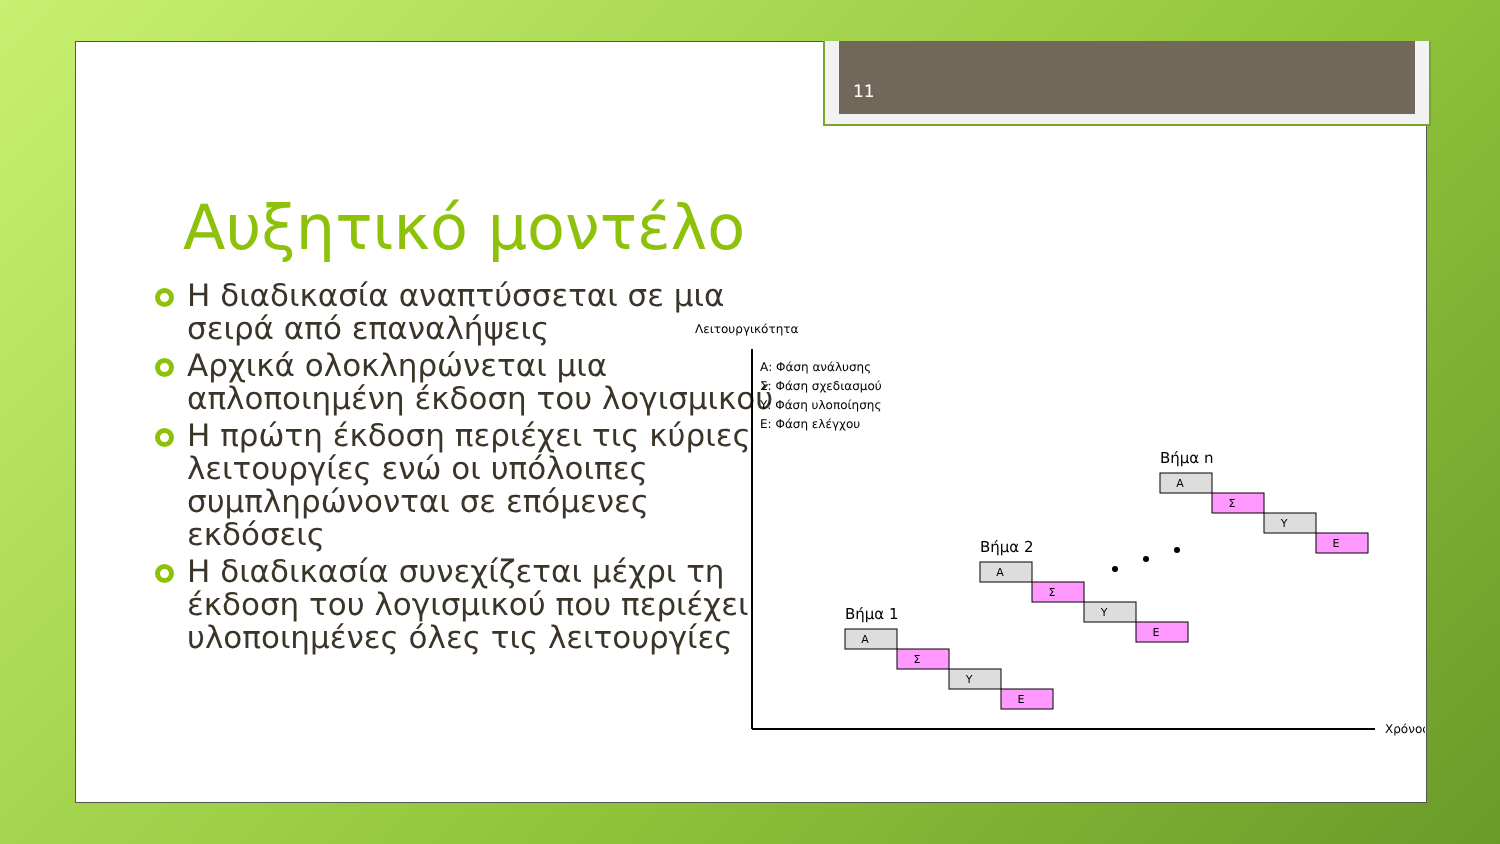11
Αυξητικό μοντέλο
Η διαδικασία αναπτύσσεται σε μια σειρά από επαναλήψεις
Αρχικά ολοκληρώνεται μια απλοποιημένη έκδοση του λογισμικού
Η πρώτη έκδοση περιέχει τις κύριες λειτουργίες ενώ οι υπόλοιπες συμπληρώνονται σε επόμενες εκδόσεις
Η διαδικασία συνεχίζεται μέχρι τη έκδοση του λογισμικού που περιέχει υλοποιημένες όλες τις λειτουργίες
Λειτουργικότητα
Χρόνος
Α: Φάση ανάλυσης
Σ: Φάση σχεδιασμού
Υ: Φάση υλοποίησης
Ε: Φάση ελέγχου
Βήμα 1
Α
Σ
Υ
Ε
Βήμα 2
Α
Σ
Υ
Ε
Βήμα n
Α
Σ
Υ
Ε